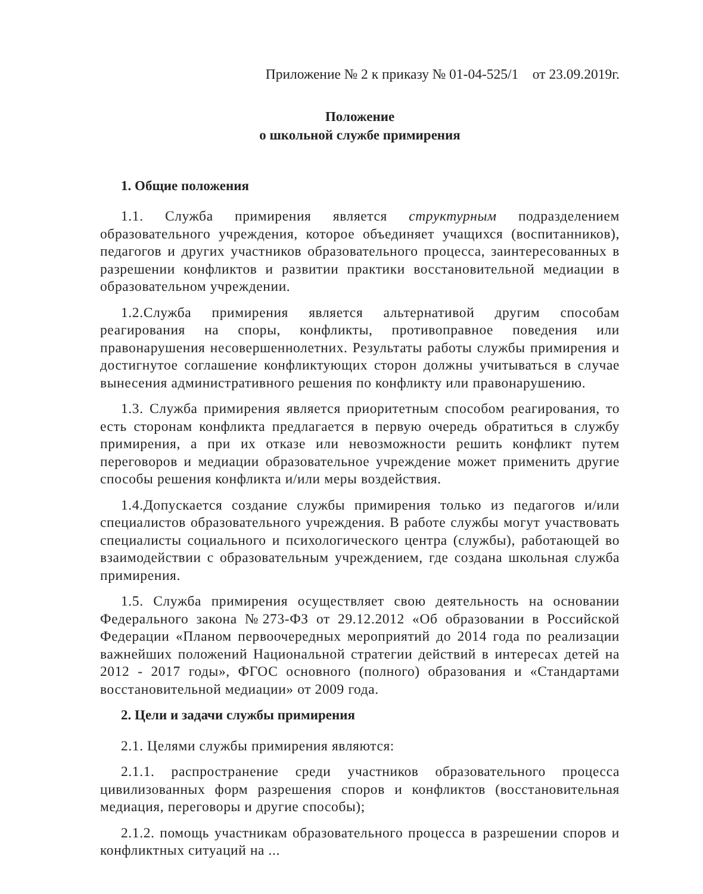Приложение № 2 к приказу № 01-04-525/1 от 23.09.2019г.
Положение
о школьной службе примирения
1. Общие положения
1.1. Служба примирения является структурным подразделением образовательного учреждения, которое объединяет учащихся (воспитанников), педагогов и других участников образовательного процесса, заинтересованных в разрешении конфликтов и развитии практики восстановительной медиации в образовательном учреждении.
1.2.Служба примирения является альтернативой другим способам реагирования на споры, конфликты, противоправное поведения или правонарушения несовершеннолетних. Результаты работы службы примирения и достигнутое соглашение конфликтующих сторон должны учитываться в случае вынесения административного решения по конфликту или правонарушению.
1.3. Служба примирения является приоритетным способом реагирования, то есть сторонам конфликта предлагается в первую очередь обратиться в службу примирения, а при их отказе или невозможности решить конфликт путем переговоров и медиации образовательное учреждение может применить другие способы решения конфликта и/или меры воздействия.
1.4.Допускается создание службы примирения только из педагогов и/или специалистов образовательного учреждения. В работе службы могут участвовать специалисты социального и психологического центра (службы), работающей во взаимодействии с образовательным учреждением, где создана школьная служба примирения.
1.5. Служба примирения осуществляет свою деятельность на основании Федерального закона №273-ФЗ от 29.12.2012 «Об образовании в Российской Федерации «Планом первоочередных мероприятий до 2014 года по реализации важнейших положений Национальной стратегии действий в интересах детей на 2012 - 2017 годы», ФГОС основного (полного) образования и «Стандартами восстановительной медиации» от 2009 года.
2. Цели и задачи службы примирения
2.1. Целями службы примирения являются:
2.1.1. распространение среди участников образовательного процесса цивилизованных форм разрешения споров и конфликтов (восстановительная медиация, переговоры и другие способы);
2.1.2. помощь участникам образовательного процесса в разрешении споров и конфликтных ситуаций на ...